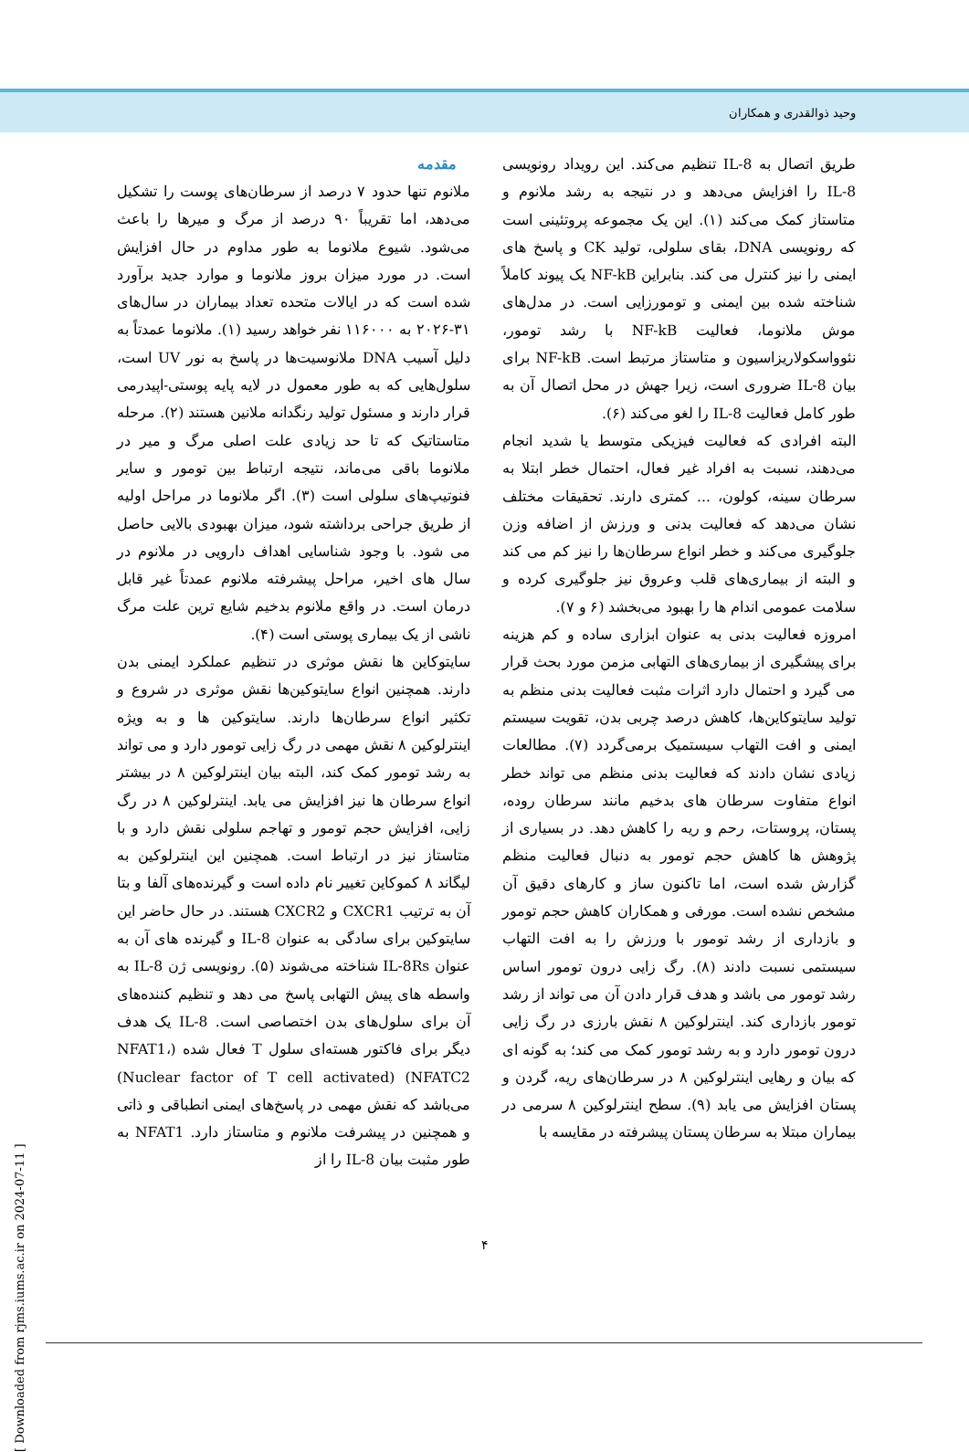وحید ذوالقدری و همکاران
مقدمه
ملانوم تنها حدود ۷ درصد از سرطان‌های پوست را تشکیل می‌دهد، اما تقریباً ۹۰ درصد از مرگ و میرها را باعث می‌شود. شیوع ملانوما به طور مداوم در حال افزایش است. در مورد میزان بروز ملانوما و موارد جدید برآورد شده است که در ایالات متحده تعداد بیماران در سال‌های ۳۱-۲۰۲۶ به ۱۱۶۰۰۰ نفر خواهد رسید (۱). ملانوما عمدتاً به دلیل آسیب DNA ملانوسیت‌ها در پاسخ به نور UV است، سلول‌هایی که به طور معمول در لایه پایه پوستی-اپیدرمی قرار دارند و مسئول تولید رنگدانه ملانین هستند (۲). مرحله متاستاتیک که تا حد زیادی علت اصلی مرگ و میر در ملانوما باقی می‌ماند، نتیجه ارتباط بین تومور و سایر فنوتیپ‌های سلولی است (۳). اگر ملانوما در مراحل اولیه از طریق جراحی برداشته شود، میزان بهبودی بالایی حاصل می شود. با وجود شناسایی اهداف دارویی در ملانوم در سال های اخیر، مراحل پیشرفته ملانوم عمدتاً غیر قابل درمان است. در واقع ملانوم بدخیم شایع ترین علت مرگ ناشی از یک بیماری پوستی است (۴).
سایتوکاین ها نقش موثری در تنظیم عملکرد ایمنی بدن دارند. همچنین انواع سایتوکین‌ها نقش موثری در شروع و تکثیر انواع سرطان‌ها دارند. سایتوکین ها و به ویژه اینترلوکین ۸ نقش مهمی در رگ زایی تومور دارد و می تواند به رشد تومور کمک کند، البته بیان اینترلوکین ۸ در بیشتر انواع سرطان ها نیز افزایش می یابد. اینترلوکین ۸ در رگ زایی، افزایش حجم تومور و تهاجم سلولی نقش دارد و با متاستاز نیز در ارتباط است. همچنین این اینترلوکین به لیگاند ۸ کموکاین تغییر نام داده است و گیرنده‌های آلفا و بتا آن به ترتیب CXCR1 و CXCR2 هستند. در حال حاضر این سایتوکین برای سادگی به عنوان IL-8 و گیرنده های آن به عنوان IL-8Rs شناخته می‌شوند (۵). رونویسی ژن IL-8 به واسطه های پیش التهابی پاسخ می دهد و تنظیم کننده‌های آن برای سلول‌های بدن اختصاصی است. IL-8 یک هدف دیگر برای فاکتور هسته‌ای سلول T فعال شده (NFAT1، NFATC2) (Nuclear factor of T cell activated) می‌باشد که نقش مهمی در پاسخ‌های ایمنی انطباقی و ذاتی و همچنین در پیشرفت ملانوم و متاستاز دارد. NFAT1 به طور مثبت بیان IL-8 را از
طریق اتصال به IL-8 تنظیم می‌کند. این رویداد رونویسی IL-8 را افزایش می‌دهد و در نتیجه به رشد ملانوم و متاستاز کمک می‌کند (۱). این یک مجموعه پروتئینی است که رونویسی DNA، بقای سلولی، تولید CK و پاسخ های ایمنی را نیز کنترل می کند. بنابراین NF-kB یک پیوند کاملاً شناخته شده بین ایمنی و تومورزایی است. در مدل‌های موش ملانوما، فعالیت NF-kB با رشد تومور، نئوواسکولاریزاسیون و متاستاز مرتبط است. NF-kB برای بیان IL-8 ضروری است، زیرا جهش در محل اتصال آن به طور کامل فعالیت IL-8 را لغو می‌کند (۶).
البته افرادی که فعالیت فیزیکی متوسط یا شدید انجام می‌دهند، نسبت به افراد غیر فعال، احتمال خطر ابتلا به سرطان سینه، کولون، ... کمتری دارند. تحقیقات مختلف نشان می‌دهد که فعالیت بدنی و ورزش از اضافه وزن جلوگیری می‌کند و خطر انواع سرطان‌ها را نیز کم می کند و البته از بیماری‌های قلب وعروق نیز جلوگیری کرده و سلامت عمومی اندام ها را بهبود می‌بخشد (۶ و ۷).
امروزه فعالیت بدنی به عنوان ابزاری ساده و کم هزینه برای پیشگیری از بیماری‌های التهابی مزمن مورد بحث قرار می گیرد و احتمال دارد اثرات مثبت فعالیت بدنی منظم به تولید سایتوکاین‌ها، کاهش درصد چربی بدن، تقویت سیستم ایمنی و افت التهاب سیستمیک برمی‌گردد (۷). مطالعات زیادی نشان دادند که فعالیت بدنی منظم می تواند خطر انواع متفاوت سرطان های بدخیم مانند سرطان روده، پستان، پروستات، رحم و ریه را کاهش دهد. در بسیاری از پژوهش ها کاهش حجم تومور به دنبال فعالیت منظم گزارش شده است، اما تاکنون ساز و کارهای دقیق آن مشخص نشده است. مورفی و همکاران کاهش حجم تومور و بازداری از رشد تومور با ورزش را به افت التهاب سیستمی نسبت دادند (۸). رگ زایی درون تومور اساس رشد تومور می باشد و هدف قرار دادن آن می تواند از رشد تومور بازداری کند. اینترلوکین ۸ نقش بارزی در رگ زایی درون تومور دارد و به رشد تومور کمک می کند؛ به گونه ای که بیان و رهایی اینترلوکین ۸ در سرطان‌های ریه، گردن و پستان افزایش می یابد (۹). سطح اینترلوکین ۸ سرمی در بیماران مبتلا به سرطان پستان پیشرفته در مقایسه با
۴
[ Downloaded from rjms.iums.ac.ir on 2024-07-11 ]